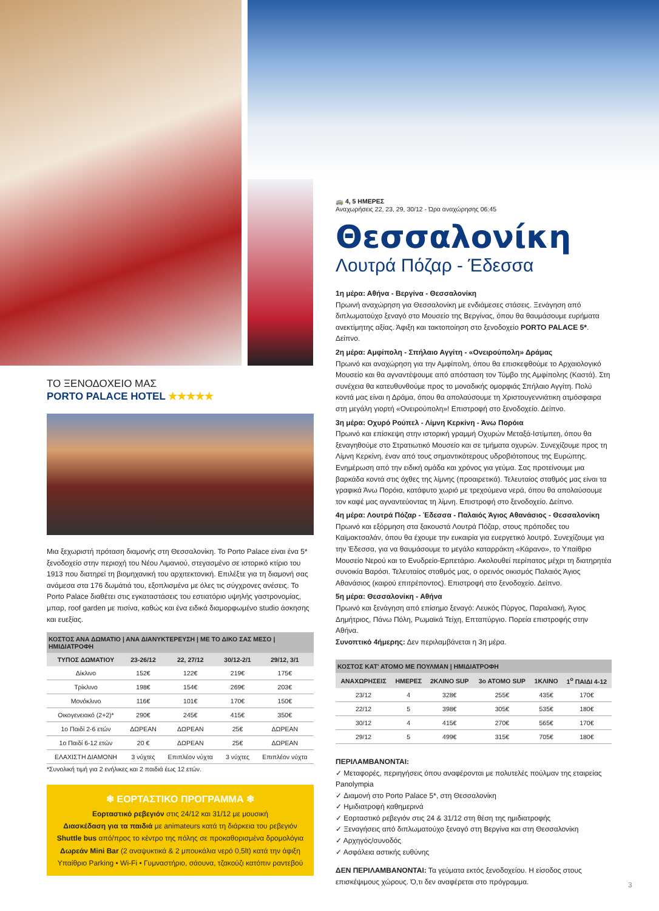ΤΟ ΞΕΝΟΔΟΧΕΙΟ ΜΑΣ
PORTO PALACE HOTEL ★★★★★
Μια ξεχωριστή πρόταση διαμονής στη Θεσσαλονίκη. Το Porto Palace είναι ένα 5* ξενοδοχείο στην περιοχή του Νέου Λιμανιού, στεγασμένο σε ιστορικό κτίριο του 1913 που διατηρεί τη βιομηχανική του αρχιτεκτονική. Επιλέξτε για τη διαμονή σας ανάμεσα στα 176 δωμάτιά του, εξοπλισμένα με όλες τις σύγχρονες ανέσεις. Το Porto Palace διαθέτει στις εγκαταστάσεις του εστιατόριο υψηλής γαστρονομίας, μπαρ, roof garden με πισίνα, καθώς και ένα ειδικά διαμορφωμένο studio άσκησης και ευεξίας.
| ΚΟΣΤΟΣ ΑΝΑ ΔΩΜΑΤΙΟ / ΑΝΑ ΔΙΑΝΥΚΤΕΡΕΥΣΗ / ΜΕ ΤΟ ΔΙΚΟ ΣΑΣ ΜΕΣΟ / ΗΜΙΔΙΑΤΡΟΦΗ | | | | |
| --- | --- | --- | --- | --- |
| ΤΥΠΟΣ ΔΩΜΑΤΙΟΥ | 23-26/12 | 22, 27/12 | 30/12-2/1 | 29/12, 3/1 |
| Δίκλινο | 152€ | 122€ | 219€ | 175€ |
| Τρίκλινο | 198€ | 154€ | 269€ | 203€ |
| Μονόκλινο | 116€ | 101€ | 170€ | 150€ |
| Οικογενειακό (2+2)* | 290€ | 245€ | 415€ | 350€ |
| 1ο Παιδί 2-6 ετών | ΔΩΡΕΑΝ | ΔΩΡΕΑΝ | 25€ | ΔΩΡΕΑΝ |
| 1ο Παιδί 6-12 ετών | 20 € | ΔΩΡΕΑΝ | 25€ | ΔΩΡΕΑΝ |
| ΕΛΑΧΙΣΤΗ ΔΙΑΜΟΝΗ | 3 νύχτες | Επιπλέον νύχτα | 3 νύχτες | Επιπλέον νύχτα |
*Συνολική τιμή για 2 ενήλικες και 2 παιδιά έως 12 ετών.
❄ ΕΟΡΤΑΣΤΙΚΟ ΠΡΟΓΡΑΜΜΑ ❄
Εορταστικό ρεβεγιόν στις 24/12 και 31/12 με μουσική
Διασκέδαση για τα παιδιά με animateurs κατά τη διάρκεια του ρεβεγιόν
Shuttle bus από/προς το κέντρο της πόλης σε προκαθορισμένα δρομολόγια
Δωρεάν Mini Bar (2 αναψυκτικά & 2 μπουκάλια νερό 0,5lt) κατά την άφιξη
Υπαίθριο Parking • Wi-Fi • Γυμναστήριο, σάουνα, τζακούζι κατόπιν ραντεβού
🚌 4, 5 ΗΜΕΡΕΣ
Αναχωρήσεις 22, 23, 29, 30/12 - Ώρα αναχώρησης 06:45
Θεσσαλονίκη
Λουτρά Πόζαρ - Έδεσσα
1η μέρα: Αθήνα - Βεργίνα - Θεσσαλονίκη
Πρωινή αναχώρηση για Θεσσαλονίκη με ενδιάμεσες στάσεις. Ξενάγηση από διπλωματούχο ξεναγό στο Μουσείο της Βεργίνας, όπου θα θαυμάσουμε ευρήματα ανεκτίμητης αξίας. Άφιξη και τακτοποίηση στο ξενοδοχείο PORTO PALACE 5*. Δείπνο.
2η μέρα: Αμφίπολη - Σπήλαιο Αγγίτη - «Ονειρούπολη» Δράμας
Πρωινό και αναχώρηση για την Αμφίπολη, όπου θα επισκεφθούμε το Αρχαιολογικό Μουσείο και θα αγναντέψουμε από απόσταση τον Τύμβο της Αμφίπολης (Καστά). Στη συνέχεια θα κατευθυνθούμε προς το μοναδικής ομορφιάς Σπήλαιο Αγγίτη. Πολύ κοντά μας είναι η Δράμα, όπου θα απολαύσουμε τη Χριστουγεννιάτικη ατμόσφαιρα στη μεγάλη γιορτή «Ονειρούπολη»! Επιστροφή στο ξενοδοχείο. Δείπνο.
3η μέρα: Οχυρό Ρούπελ - Λίμνη Κερκίνη - Άνω Πορόια
Πρωινό και επίσκεψη στην ιστορική γραμμή Οχυρών Μεταξά-Ιστίμπεη, όπου θα ξεναγηθούμε στο Στρατιωτικό Μουσείο και σε τμήματα οχυρών. Συνεχίζουμε προς τη Λίμνη Κερκίνη, έναν από τους σημαντικότερους υδροβιότοπους της Ευρώπης. Ενημέρωση από την ειδική ομάδα και χρόνος για γεύμα. Σας προτείνουμε μια βαρκάδα κοντά στις όχθες της λίμνης (προαιρετικά). Τελευταίος σταθμός μας είναι τα γραφικά Άνω Πορόια, κατάφυτο χωριό με τρεχούμενα νερά, όπου θα απολαύσουμε τον καφέ μας αγναντεύοντας τη λίμνη. Επιστροφή στο ξενοδοχείο. Δείπνο.
4η μέρα: Λουτρά Πόζαρ - Έδεσσα - Παλαιός Άγιος Αθανάσιος - Θεσσαλονίκη
Πρωινό και εξόρμηση στα ξακουστά Λουτρά Πόζαρ, στους πρόποδες του Καϊμακτσαλάν, όπου θα έχουμε την ευκαιρία για ευεργετικό λουτρό. Συνεχίζουμε για την Έδεσσα, για να θαυμάσουμε το μεγάλο καταρράκτη «Κάρανο», το Υπαίθριο Μουσείο Νερού και το Ενυδρείο-Ερπετάριο. Ακολουθεί περίπατος μέχρι τη διατηρητέα συνοικία Βαρόσι. Τελευταίος σταθμός μας, ο ορεινός οικισμός Παλαιός Άγιος Αθανάσιος (καιρού επιτρέποντος). Επιστροφή στο ξενοδοχείο. Δείπνο.
5η μέρα: Θεσσαλονίκη - Αθήνα
Πρωινό και ξενάγηση από επίσημο ξεναγό: Λευκός Πύργος, Παραλιακή, Άγιος Δημήτριος, Πάνω Πόλη, Ρωμαϊκά Τείχη, Επταπύργιο. Πορεία επιστροφής στην Αθήνα.
Συνοπτικό 4ήμερης: Δεν περιλαμβάνεται η 3η μέρα.
| ΚΟΣΤΟΣ ΚΑΤ' ΑΤΟΜΟ ΜΕ ΠΟΥΛΜΑΝ / ΗΜΙΔΙΑΤΡΟΦΗ | | | | | |
| --- | --- | --- | --- | --- | --- |
| ΑΝΑΧΩΡΗΣΕΙΣ | ΗΜΕΡΕΣ | 2ΚΛΙΝΟ SUP | 3ο ΑΤΟΜΟ SUP | 1ΚΛΙΝΟ | 1<sup>ο</sup> ΠΑΙΔΙ 4-12 |
| 23/12 | 4 | 328€ | 255€ | 435€ | 170€ |
| 22/12 | 5 | 398€ | 305€ | 535€ | 180€ |
| 30/12 | 4 | 415€ | 270€ | 565€ | 170€ |
| 29/12 | 5 | 499€ | 315€ | 705€ | 180€ |
ΠΕΡΙΛΑΜΒΑΝΟΝΤΑΙ:
✓ Μεταφορές, περιηγήσεις όπου αναφέρονται με πολυτελές πούλμαν της εταιρείας Panolympia
✓ Διαμονή στο Porto Palace 5*, στη Θεσσαλονίκη
✓ Ημιδιατροφή καθημερινά
✓ Εορταστικό ρεβεγιόν στις 24 & 31/12 στη θέση της ημιδιατροφής
✓ Ξεναγήσεις από διπλωματούχο ξεναγό στη Βεργίνα και στη Θεσσαλονίκη
✓ Αρχηγός/συνοδός
✓ Ασφάλεια αστικής ευθύνης
ΔΕΝ ΠΕΡΙΛΑΜΒΑΝΟΝΤΑΙ: Τα γεύματα εκτός ξενοδοχείου. Η είσοδος στους επισκέψιμους χώρους. Ό,τι δεν αναφέρεται στο πρόγραμμα.
3